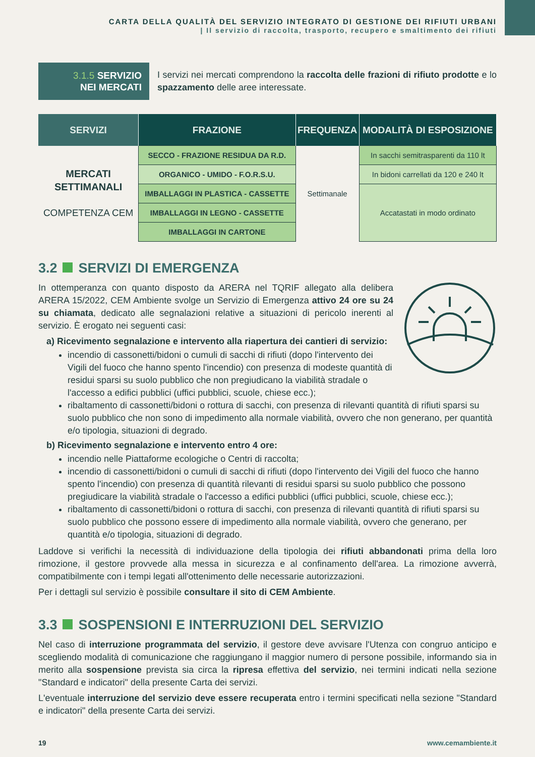CARTA DELLA QUALITÀ DEL SERVIZIO INTEGRATO DI GESTIONE DEI RIFIUTI URBANI
| Il servizio di raccolta, trasporto, recupero e smaltimento dei rifiuti
3.1.5 SERVIZIO
NEI MERCATI
I servizi nei mercati comprendono la raccolta delle frazioni di rifiuto prodotte e lo spazzamento delle aree interessate.
| SERVIZI | FRAZIONE | FREQUENZA | MODALITÀ DI ESPOSIZIONE |
| --- | --- | --- | --- |
| MERCATI SETTIMANALI COMPETENZA CEM | SECCO - FRAZIONE RESIDUA DA R.D. | Settimanale | In sacchi semitrasparenti da 110 lt |
| | ORGANICO - UMIDO - F.O.R.S.U. | | In bidoni carrellati da 120 e 240 lt |
| | IMBALLAGGI IN PLASTICA - CASSETTE | | Accatastati in modo ordinato |
| | IMBALLAGGI IN LEGNO - CASSETTE | | |
| | IMBALLAGGI IN CARTONE | | |
3.2 SERVIZI DI EMERGENZA
In ottemperanza con quanto disposto da ARERA nel TQRIF allegato alla delibera ARERA 15/2022, CEM Ambiente svolge un Servizio di Emergenza attivo 24 ore su 24 su chiamata, dedicato alle segnalazioni relative a situazioni di pericolo inerenti al servizio. È erogato nei seguenti casi:
a) Ricevimento segnalazione e intervento alla riapertura dei cantieri di servizio:
incendio di cassonetti/bidoni o cumuli di sacchi di rifiuti (dopo l'intervento dei Vigili del fuoco che hanno spento l'incendio) con presenza di modeste quantità di residui sparsi su suolo pubblico che non pregiudicano la viabilità stradale o l'accesso a edifici pubblici (uffici pubblici, scuole, chiese ecc.);
ribaltamento di cassonetti/bidoni o rottura di sacchi, con presenza di rilevanti quantità di rifiuti sparsi su suolo pubblico che non sono di impedimento alla normale viabilità, ovvero che non generano, per quantità e/o tipologia, situazioni di degrado.
b) Ricevimento segnalazione e intervento entro 4 ore:
incendio nelle Piattaforme ecologiche o Centri di raccolta;
incendio di cassonetti/bidoni o cumuli di sacchi di rifiuti (dopo l'intervento dei Vigili del fuoco che hanno spento l'incendio) con presenza di quantità rilevanti di residui sparsi su suolo pubblico che possono pregiudicare la viabilità stradale o l'accesso a edifici pubblici (uffici pubblici, scuole, chiese ecc.);
ribaltamento di cassonetti/bidoni o rottura di sacchi, con presenza di rilevanti quantità di rifiuti sparsi su suolo pubblico che possono essere di impedimento alla normale viabilità, ovvero che generano, per quantità e/o tipologia, situazioni di degrado.
Laddove si verifichi la necessità di individuazione della tipologia dei rifiuti abbandonati prima della loro rimozione, il gestore provvede alla messa in sicurezza e al confinamento dell'area. La rimozione avverrà, compatibilmente con i tempi legati all'ottenimento delle necessarie autorizzazioni.
Per i dettagli sul servizio è possibile consultare il sito di CEM Ambiente.
3.3 SOSPENSIONI E INTERRUZIONI DEL SERVIZIO
Nel caso di interruzione programmata del servizio, il gestore deve avvisare l'Utenza con congruo anticipo e scegliendo modalità di comunicazione che raggiungano il maggior numero di persone possibile, informando sia in merito alla sospensione prevista sia circa la ripresa effettiva del servizio, nei termini indicati nella sezione "Standard e indicatori" della presente Carta dei servizi.
L'eventuale interruzione del servizio deve essere recuperata entro i termini specificati nella sezione "Standard e indicatori" della presente Carta dei servizi.
19 www.cemambiente.it